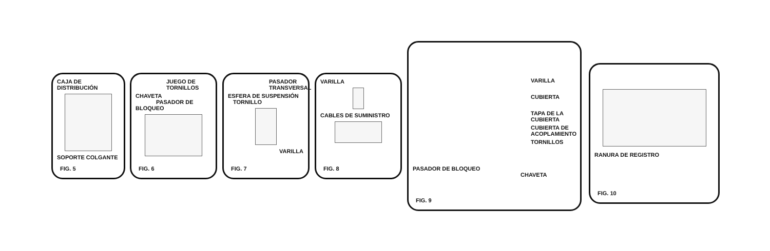CAJA DE DISTRIBUCIÓN
SOPORTE COLGANTE
FIG. 5
JUEGO DE TORNILLOS
CHAVETA PASADOR DE BLOQUEO
FIG. 6
PASADOR TRANSVERSAL
ESFERA DE SUSPENSIÓN TORNILLO
VARILLA
FIG. 7
VARILLA
CABLES DE SUMINISTRO
FIG. 8
VARILLA
CUBIERTA
TAPA DE LA CUBIERTA
CUBIERTA DE ACOPLAMIENTO
TORNILLOS
PASADOR DE BLOQUEO CHAVETA
FIG. 9
RANURA DE REGISTRO
FIG. 10